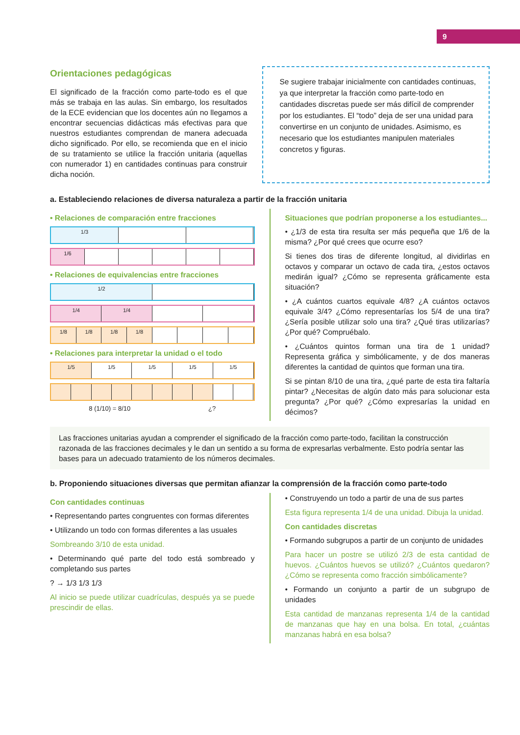9
Orientaciones pedagógicas
El significado de la fracción como parte-todo es el que más se trabaja en las aulas. Sin embargo, los resultados de la ECE evidencian que los docentes aún no llegamos a encontrar secuencias didácticas más efectivas para que nuestros estudiantes comprendan de manera adecuada dicho significado. Por ello, se recomienda que en el inicio de su tratamiento se utilice la fracción unitaria (aquellas con numerador 1) en cantidades continuas para construir dicha noción.
Se sugiere trabajar inicialmente con cantidades continuas, ya que interpretar la fracción como parte-todo en cantidades discretas puede ser más difícil de comprender por los estudiantes. El “todo” deja de ser una unidad para convertirse en un conjunto de unidades. Asimismo, es necesario que los estudiantes manipulen materiales concretos y figuras.
a. Estableciendo relaciones de diversa naturaleza a partir de la fracción unitaria
• Relaciones de comparación entre fracciones
1/3
1/6
• Relaciones de equivalencias entre fracciones
1/2
1/4 1/4
1/8 1/8 1/8 1/8
• Relaciones para interpretar la unidad o el todo
1/5 1/5 1/5 1/5 1/5
8 (1/10) = 8/10 ¿?
Situaciones que podrían proponerse a los estudiantes...
• ¿1/3 de esta tira resulta ser más pequeña que 1/6 de la misma? ¿Por qué crees que ocurre eso?
Si tienes dos tiras de diferente longitud, al dividirlas en octavos y comparar un octavo de cada tira, ¿estos octavos medirán igual? ¿Cómo se representa gráficamente esta situación?
• ¿A cuántos cuartos equivale 4/8? ¿A cuántos octavos equivale 3/4? ¿Cómo representarías los 5/4 de una tira? ¿Sería posible utilizar solo una tira? ¿Qué tiras utilizarías? ¿Por qué? Compruébalo.
• ¿Cuántos quintos forman una tira de 1 unidad? Representa gráfica y simbólicamente, y de dos maneras diferentes la cantidad de quintos que forman una tira.
Si se pintan 8/10 de una tira, ¿qué parte de esta tira faltaría pintar? ¿Necesitas de algún dato más para solucionar esta pregunta? ¿Por qué? ¿Cómo expresarías la unidad en décimos?
Las fracciones unitarias ayudan a comprender el significado de la fracción como parte-todo, facilitan la construcción razonada de las fracciones decimales y le dan un sentido a su forma de expresarlas verbalmente. Esto podría sentar las bases para un adecuado tratamiento de los números decimales.
b. Proponiendo situaciones diversas que permitan afianzar la comprensión de la fracción como parte-todo
Con cantidades continuas
• Representando partes congruentes con formas diferentes
• Utilizando un todo con formas diferentes a las usuales
Sombreando 3/10 de esta unidad.
• Determinando qué parte del todo está sombreado y completando sus partes
? → 1/3 1/3 1/3
Al inicio se puede utilizar cuadrículas, después ya se puede prescindir de ellas.
• Construyendo un todo a partir de una de sus partes
Esta figura representa 1/4 de una unidad. Dibuja la unidad.
Con cantidades discretas
• Formando subgrupos a partir de un conjunto de unidades
Para hacer un postre se utilizó 2/3 de esta cantidad de huevos. ¿Cuántos huevos se utilizó? ¿Cuántos quedaron? ¿Cómo se representa como fracción simbólicamente?
• Formando un conjunto a partir de un subgrupo de unidades
Esta cantidad de manzanas representa 1/4 de la cantidad de manzanas que hay en una bolsa. En total, ¿cuántas manzanas habrá en esa bolsa?